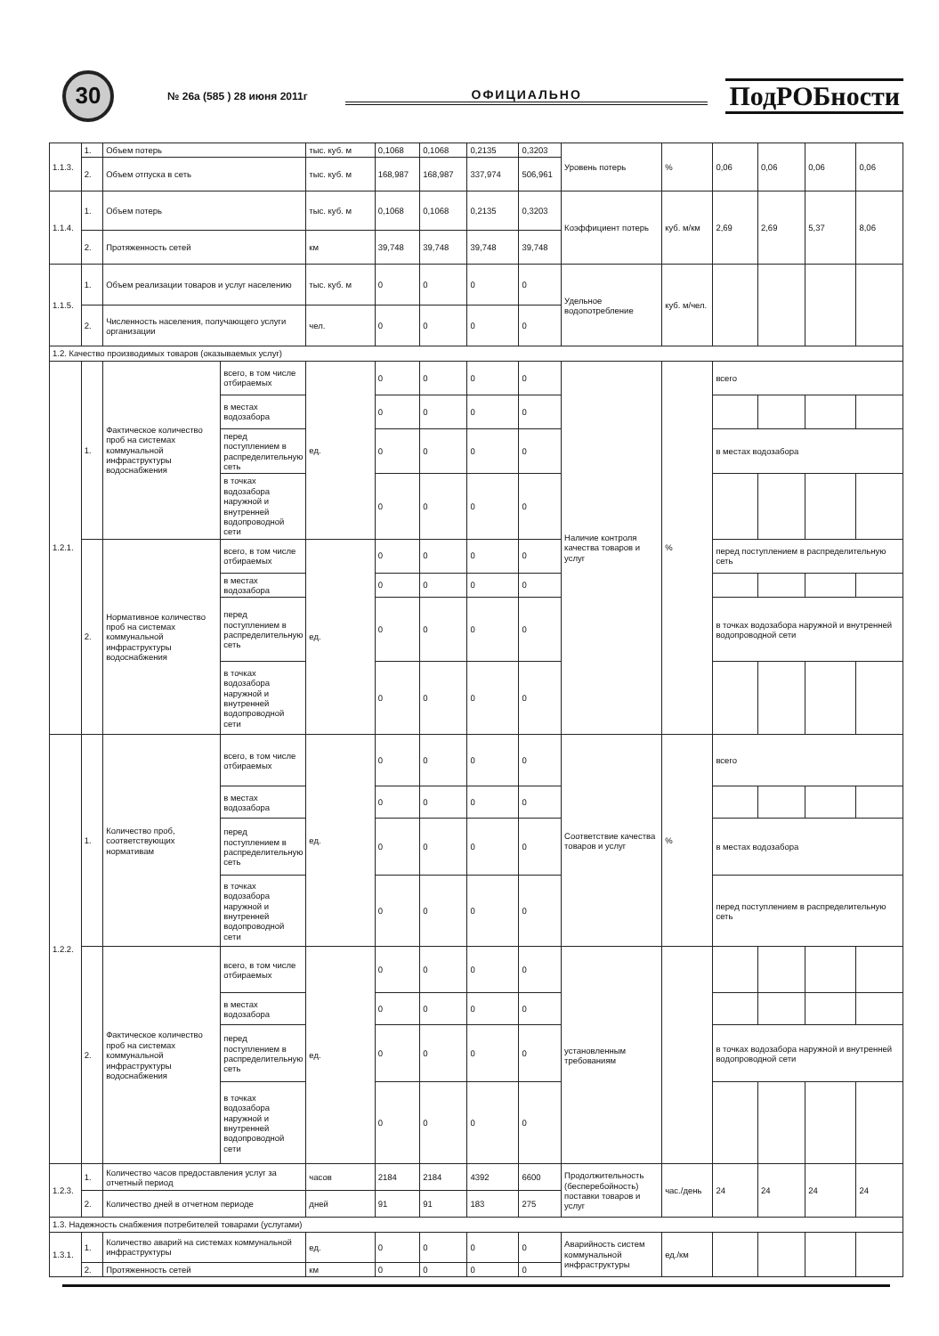30
№ 26а (585 ) 28 июня 2011г
ОФИЦИАЛЬНО
ПодРОБности
| 1.1.3. | 1. | Объем потерь | | тыс. куб. м | 0,1068 | 0,1068 | 0,2135 | 0,3203 | Уровень потерь | % | 0,06 | 0,06 | 0,06 | 0,06 |
| | 2. | Объем отпуска в сеть | | тыс. куб. м | 168,987 | 168,987 | 337,974 | 506,961 | | | | | | |
| 1.1.4. | 1. | Объем потерь | | тыс. куб. м | 0,1068 | 0,1068 | 0,2135 | 0,3203 | Коэффициент потерь | куб. м/км | 2,69 | 2,69 | 5,37 | 8,06 |
| | 2. | Протяженность сетей | | км | 39,748 | 39,748 | 39,748 | 39,748 | | | | | | |
| 1.1.5. | 1. | Объем реализации товаров и услуг населению | | тыс. куб. м | 0 | 0 | 0 | 0 | Удельное водопотребление | куб. м/чел. | | | | |
| | 2. | Численность населения, получающего услуги организации | | чел. | 0 | 0 | 0 | 0 | | | | | | |
| 1.2. Качество производимых товаров (оказываемых услуг) | | | | | | | | | | | | | | |
| 1.2.1. | 1. | Фактическое количество проб на системах коммунальной инфраструктуры водоснабжения | всего, в том числе отбираемых | ед. | 0 | 0 | 0 | 0 | Наличие контроля качества товаров и услуг | % | всего | | | |
| | | | в местах водозабора | | 0 | 0 | 0 | 0 | | | | | | |
| | | | перед поступлением в распределительную сеть | | 0 | 0 | 0 | 0 | | | в местах водозабора | | | |
| | | | в точках водозабора наружной и внутренней водопроводной сети | | 0 | 0 | 0 | 0 | | | | | | |
| | 2. | Нормативное количество проб на системах коммунальной инфраструктуры водоснабжения | всего, в том числе отбираемых | ед. | 0 | 0 | 0 | 0 | | | перед поступлением в распределительную сеть | | | |
| | | | в местах водозабора | | 0 | 0 | 0 | 0 | | | | | | |
| | | | перед поступлением в распределительную сеть | | 0 | 0 | 0 | 0 | | | в точках водозабора наружной и внутренней водопроводной сети | | | |
| | | | в точках водозабора наружной и внутренней водопроводной сети | | 0 | 0 | 0 | 0 | | | | | | |
| 1.2.2. | 1. | Количество проб, соответствующих нормативам | всего, в том числе отбираемых | ед. | 0 | 0 | 0 | 0 | Соответствие качества товаров и услуг | % | всего | | | |
| | | | в местах водозабора | | 0 | 0 | 0 | 0 | | | | | | |
| | | | перед поступлением в распределительную сеть | | 0 | 0 | 0 | 0 | | | в местах водозабора | | | |
| | | | в точках водозабора наружной и внутренней водопроводной сети | | 0 | 0 | 0 | 0 | | | перед поступлением в распределительную сеть | | | |
| | 2. | Фактическое количество проб на системах коммунальной инфраструктуры водоснабжения | всего, в том числе отбираемых | ед. | 0 | 0 | 0 | 0 | установленным требованиям | | | | | |
| | | | в местах водозабора | | 0 | 0 | 0 | 0 | | | | | | |
| | | | перед поступлением в распределительную сеть | | 0 | 0 | 0 | 0 | | | в точках водозабора наружной и внутренней водопроводной сети | | | |
| | | | в точках водозабора наружной и внутренней водопроводной сети | | 0 | 0 | 0 | 0 | | | | | | |
| 1.2.3. | 1. | Количество часов предоставления услуг за отчетный период | | часов | 2184 | 2184 | 4392 | 6600 | Продолжительность (бесперебойность) поставки товаров и услуг | час./день | 24 | 24 | 24 | 24 |
| | 2. | Количество дней в отчетном периоде | | дней | 91 | 91 | 183 | 275 | | | | | | |
| 1.3. Надежность снабжения потребителей товарами (услугами) | | | | | | | | | | | | | | |
| 1.3.1. | 1. | Количество аварий на системах коммунальной инфраструктуры | | ед. | 0 | 0 | 0 | 0 | Аварийность систем коммунальной инфраструктуры | ед./км | | | | |
| | 2. | Протяженность сетей | | км | 0 | 0 | 0 | 0 | | | | | | |